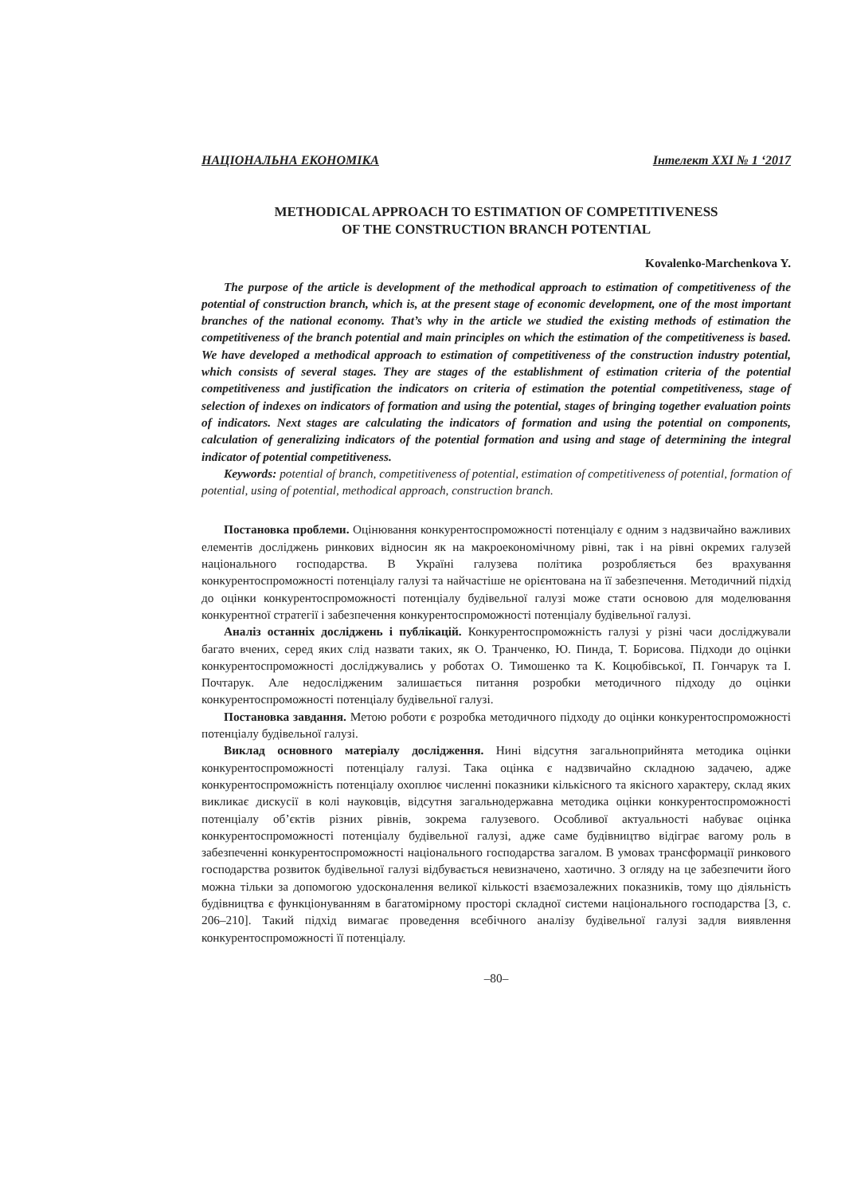НАЦІОНАЛЬНА ЕКОНОМІКА Інтелект XXI № 1 ‘2017
METHODICAL APPROACH TO ESTIMATION OF COMPETITIVENESS
OF THE CONSTRUCTION BRANCH POTENTIAL
Kovalenko-Marchenkova Y.
The purpose of the article is development of the methodical approach to estimation of competitiveness of the potential of construction branch, which is, at the present stage of economic development, one of the most important branches of the national economy. That’s why in the article we studied the existing methods of estimation the competitiveness of the branch potential and main principles on which the estimation of the competitiveness is based. We have developed a methodical approach to estimation of competitiveness of the construction industry potential, which consists of several stages. They are stages of the establishment of estimation criteria of the potential competitiveness and justification the indicators on criteria of estimation the potential competitiveness, stage of selection of indexes on indicators of formation and using the potential, stages of bringing together evaluation points of indicators. Next stages are calculating the indicators of formation and using the potential on components, calculation of generalizing indicators of the potential formation and using and stage of determining the integral indicator of potential competitiveness.
Keywords: potential of branch, competitiveness of potential, estimation of competitiveness of potential, formation of potential, using of potential, methodical approach, construction branch.
Постановка проблеми. Оцінювання конкурентоспроможності потенціалу є одним з надзвичайно важливих елементів досліджень ринкових відносин як на макроекономічному рівні, так і на рівні окремих галузей національного господарства. В Україні галузева політика розробляється без врахування конкурентоспроможності потенціалу галузі та найчастіше не орієнтована на її забезпечення. Методичний підхід до оцінки конкурентоспроможності потенціалу будівельної галузі може стати основою для моделювання конкурентної стратегії і забезпечення конкурентоспроможності потенціалу будівельної галузі.
Аналіз останніх досліджень і публікацій. Конкурентоспроможність галузі у різні часи досліджували багато вчених, серед яких слід назвати таких, як О. Транченко, Ю. Пинда, Т. Борисова. Підходи до оцінки конкурентоспроможності досліджувались у роботах О. Тимошенко та К. Коцюбівської, П. Гончарук та І. Почтарук. Але недослідженим залишається питання розробки методичного підходу до оцінки конкурентоспроможності потенціалу будівельної галузі.
Постановка завдання. Метою роботи є розробка методичного підходу до оцінки конкурентоспроможності потенціалу будівельної галузі.
Виклад основного матеріалу дослідження. Нині відсутня загальноприйнята методика оцінки конкурентоспроможності потенціалу галузі. Така оцінка є надзвичайно складною задачею, адже конкурентоспроможність потенціалу охоплює численні показники кількісного та якісного характеру, склад яких викликає дискусії в колі науковців, відсутня загальнодержавна методика оцінки конкурентоспроможності потенціалу об’єктів різних рівнів, зокрема галузевого. Особливої актуальності набуває оцінка конкурентоспроможності потенціалу будівельної галузі, адже саме будівництво відіграє вагому роль в забезпеченні конкурентоспроможності національного господарства загалом. В умовах трансформації ринкового господарства розвиток будівельної галузі відбувається невизначено, хаотично. З огляду на це забезпечити його можна тільки за допомогою удосконалення великої кількості взаємозалежних показників, тому що діяльність будівництва є функціонуванням в багатомірному просторі складної системи національного господарства [3, с. 206–210]. Такий підхід вимагає проведення всебічного аналізу будівельної галузі задля виявлення конкурентоспроможності її потенціалу.
–80–